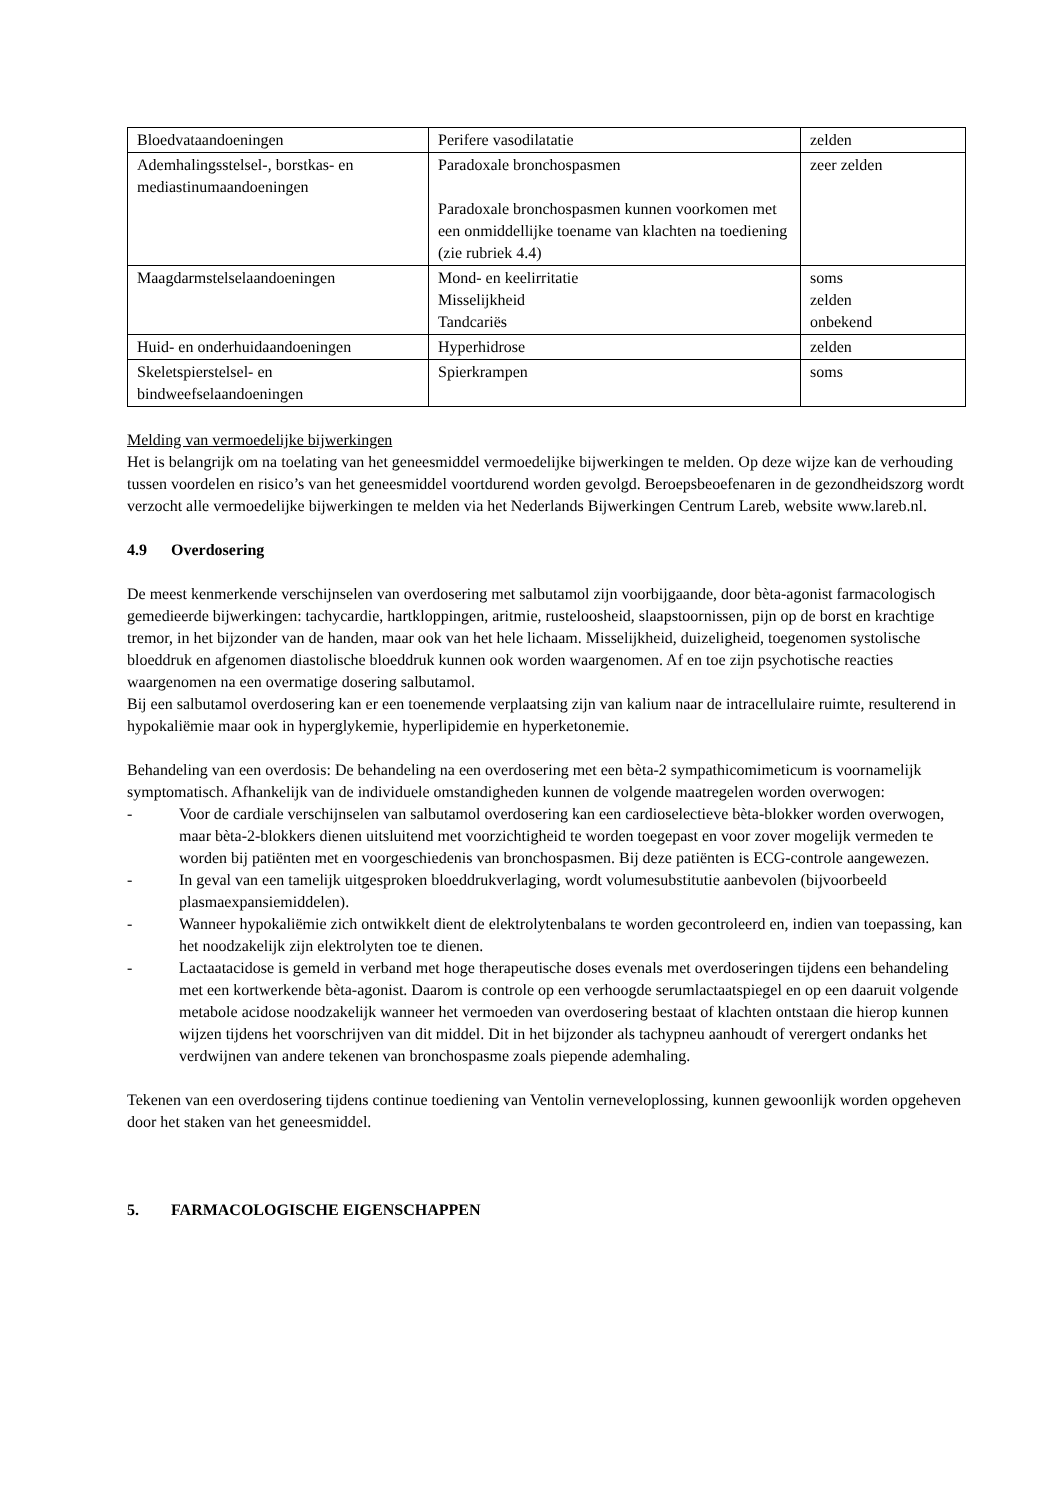| Bloedvataandoeningen | Perifere vasodilatatie | zelden |
| Ademhalingsstelsel-, borstkas- en mediastinumaandoeningen | Paradoxale bronchospasmen Paradoxale bronchospasmen kunnen voorkomen met een onmiddellijke toename van klachten na toediening (zie rubriek 4.4) | zeer zelden |
| Maagdarmstelselaandoeningen | Mond- en keelirritatie Misselijkheid Tandcariës | soms zelden onbekend |
| Huid- en onderhuidaandoeningen | Hyperhidrose | zelden |
| Skeletspierstelsel- en bindweefselaandoeningen | Spierkrampen | soms |
Melding van vermoedelijke bijwerkingen
Het is belangrijk om na toelating van het geneesmiddel vermoedelijke bijwerkingen te melden. Op deze wijze kan de verhouding tussen voordelen en risico’s van het geneesmiddel voortdurend worden gevolgd. Beroepsbeoefenaren in de gezondheidszorg wordt verzocht alle vermoedelijke bijwerkingen te melden via het Nederlands Bijwerkingen Centrum Lareb, website www.lareb.nl.
4.9 Overdosering
De meest kenmerkende verschijnselen van overdosering met salbutamol zijn voorbijgaande, door bèta-agonist farmacologisch gemedieerde bijwerkingen: tachycardie, hartkloppingen, aritmie, rusteloosheid, slaapstoornissen, pijn op de borst en krachtige tremor, in het bijzonder van de handen, maar ook van het hele lichaam. Misselijkheid, duizeligheid, toegenomen systolische bloeddruk en afgenomen diastolische bloeddruk kunnen ook worden waargenomen. Af en toe zijn psychotische reacties waargenomen na een overmatige dosering salbutamol.
Bij een salbutamol overdosering kan er een toenemende verplaatsing zijn van kalium naar de intracellulaire ruimte, resulterend in hypokaliëmie maar ook in hyperglykemie, hyperlipidemie en hyperketonemie.
Behandeling van een overdosis: De behandeling na een overdosering met een bèta-2 sympathicomimeticum is voornamelijk symptomatisch. Afhankelijk van de individuele omstandigheden kunnen de volgende maatregelen worden overwogen:
- Voor de cardiale verschijnselen van salbutamol overdosering kan een cardioselectieve bèta-blokker worden overwogen, maar bèta-2-blokkers dienen uitsluitend met voorzichtigheid te worden toegepast en voor zover mogelijk vermeden te worden bij patiënten met en voorgeschiedenis van bronchospasmen. Bij deze patiënten is ECG-controle aangewezen.
- In geval van een tamelijk uitgesproken bloeddrukverlaging, wordt volumesubstitutie aanbevolen (bijvoorbeeld plasmaexpansiemiddelen).
- Wanneer hypokaliëmie zich ontwikkelt dient de elektrolytenbalans te worden gecontroleerd en, indien van toepassing, kan het noodzakelijk zijn elektrolyten toe te dienen.
- Lactaatacidose is gemeld in verband met hoge therapeutische doses evenals met overdoseringen tijdens een behandeling met een kortwerkende bèta-agonist. Daarom is controle op een verhoogde serumlactaatspiegel en op een daaruit volgende metabole acidose noodzakelijk wanneer het vermoeden van overdosering bestaat of klachten ontstaan die hierop kunnen wijzen tijdens het voorschrijven van dit middel. Dit in het bijzonder als tachypneu aanhoudt of verergert ondanks het verdwijnen van andere tekenen van bronchospasme zoals piepende ademhaling.
Tekenen van een overdosering tijdens continue toediening van Ventolin verneveloplossing, kunnen gewoonlijk worden opgeheven door het staken van het geneesmiddel.
5. FARMACOLOGISCHE EIGENSCHAPPEN